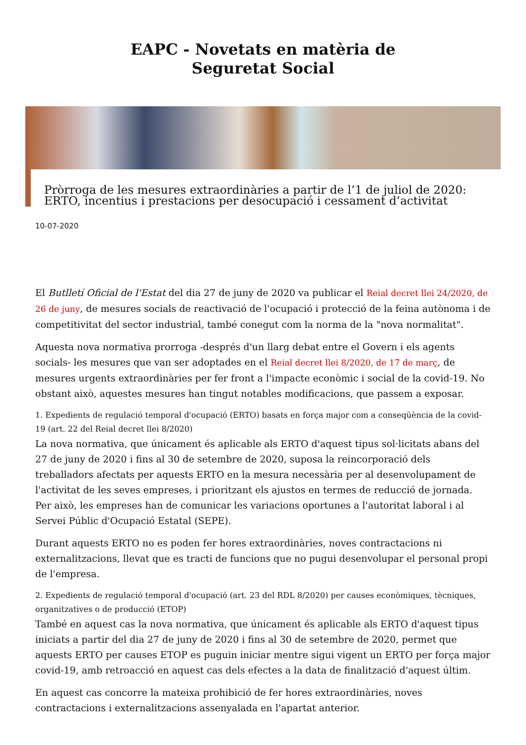EAPC - Novetats en matèria de
Seguretat Social
Pròrroga de les mesures extraordinàries a partir de l’1 de juliol de 2020: ERTO, incentius i prestacions per desocupació i cessament d’activitat
10-07-2020
El Butlletí Oficial de l'Estat del dia 27 de juny de 2020 va publicar el Reial decret llei 24/2020, de 26 de juny, de mesures socials de reactivació de l'ocupació i protecció de la feina autònoma i de competitivitat del sector industrial, també conegut com la norma de la "nova normalitat".
Aquesta nova normativa prorroga -després d'un llarg debat entre el Govern i els agents socials- les mesures que van ser adoptades en el Reial decret llei 8/2020, de 17 de març, de mesures urgents extraordinàries per fer front a l'impacte econòmic i social de la covid-19. No obstant això, aquestes mesures han tingut notables modificacions, que passem a exposar.
1. Expedients de regulació temporal d'ocupació (ERTO) basats en força major com a conseqüència de la covid-19 (art. 22 del Reial decret llei 8/2020)
La nova normativa, que únicament és aplicable als ERTO d'aquest tipus sol·licitats abans del 27 de juny de 2020 i fins al 30 de setembre de 2020, suposa la reincorporació dels treballadors afectats per aquests ERTO en la mesura necessària per al desenvolupament de l'activitat de les seves empreses, i prioritzant els ajustos en termes de reducció de jornada. Per això, les empreses han de comunicar les variacions oportunes a l'autoritat laboral i al Servei Públic d'Ocupació Estatal (SEPE).
Durant aquests ERTO no es poden fer hores extraordinàries, noves contractacions ni externalitzacions, llevat que es tracti de funcions que no pugui desenvolupar el personal propi de l'empresa.
2. Expedients de regulació temporal d'ocupació (art. 23 del RDL 8/2020) per causes econòmiques, tècniques, organitzatives o de producció (ETOP)
També en aquest cas la nova normativa, que únicament és aplicable als ERTO d'aquest tipus iniciats a partir del dia 27 de juny de 2020 i fins al 30 de setembre de 2020, permet que aquests ERTO per causes ETOP es puguin iniciar mentre sigui vigent un ERTO per força major covid-19, amb retroacció en aquest cas dels efectes a la data de finalització d'aquest últim.
En aquest cas concorre la mateixa prohibició de fer hores extraordinàries, noves contractacions i externalitzacions assenyalada en l'apartat anterior.